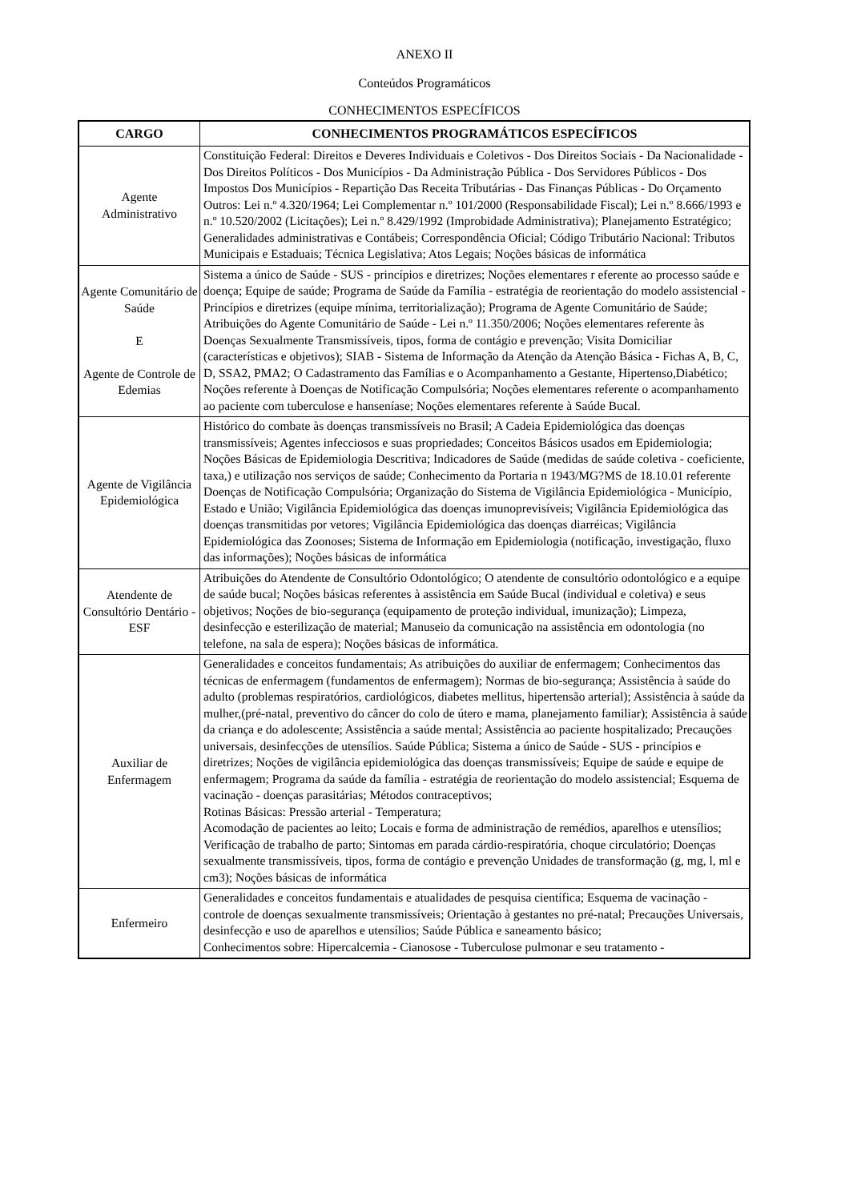ANEXO II
Conteúdos Programáticos
CONHECIMENTOS ESPECÍFICOS
| CARGO | CONHECIMENTOS PROGRAMÁTICOS ESPECÍFICOS |
| --- | --- |
| Agente Administrativo | Constituição Federal: Direitos e Deveres Individuais e Coletivos - Dos Direitos Sociais - Da Nacionalidade - Dos Direitos Políticos - Dos Municípios - Da Administração Pública - Dos Servidores Públicos - Dos Impostos Dos Municípios - Repartição Das Receita Tributárias - Das Finanças Públicas - Do Orçamento Outros: Lei n.º 4.320/1964; Lei Complementar n.º 101/2000 (Responsabilidade Fiscal); Lei n.º 8.666/1993 e n.º 10.520/2002 (Licitações); Lei n.º 8.429/1992 (Improbidade Administrativa); Planejamento Estratégico; Generalidades administrativas e Contábeis; Correspondência Oficial; Código Tributário Nacional: Tributos Municipais e Estaduais; Técnica Legislativa; Atos Legais; Noções básicas de informática |
| Agente Comunitário de Saúde E Agente de Controle de Edemias | Sistema a único de Saúde - SUS - princípios e diretrizes; Noções elementares r eferente ao processo saúde e doença; Equipe de saúde; Programa de Saúde da Família - estratégia de reorientação do modelo assistencial - Princípios e diretrizes (equipe mínima, territorialização); Programa de Agente Comunitário de Saúde; Atribuições do Agente Comunitário de Saúde - Lei n.º 11.350/2006; Noções elementares referente às Doenças Sexualmente Transmissíveis, tipos, forma de contágio e prevenção; Visita Domiciliar (características e objetivos); SIAB - Sistema de Informação da Atenção da Atenção Básica - Fichas A, B, C, D, SSA2, PMA2; O Cadastramento das Famílias e o Acompanhamento a Gestante, Hipertenso,Diabético; Noções referente à Doenças de Notificação Compulsória; Noções elementares referente o acompanhamento ao paciente com tuberculose e hanseníase; Noções elementares referente à Saúde Bucal. |
| Agente de Vigilância Epidemiológica | Histórico do combate às doenças transmissíveis no Brasil; A Cadeia Epidemiológica das doenças transmissíveis; Agentes infecciosos e suas propriedades; Conceitos Básicos usados em Epidemiologia; Noções Básicas de Epidemiologia Descritiva; Indicadores de Saúde (medidas de saúde coletiva - coeficiente, taxa,) e utilização nos serviços de saúde; Conhecimento da Portaria n 1943/MG?MS de 18.10.01 referente Doenças de Notificação Compulsória; Organização do Sistema de Vigilância Epidemiológica - Município, Estado e União; Vigilância Epidemiológica das doenças imunoprevisíveis; Vigilância Epidemiológica das doenças transmitidas por vetores; Vigilância Epidemiológica das doenças diarréicas; Vigilância Epidemiológica das Zoonoses; Sistema de Informação em Epidemiologia (notificação, investigação, fluxo das informações); Noções básicas de informática |
| Atendente de Consultório Dentário - ESF | Atribuições do Atendente de Consultório Odontológico; O atendente de consultório odontológico e a equipe de saúde bucal; Noções básicas referentes à assistência em Saúde Bucal (individual e coletiva) e seus objetivos; Noções de bio-segurança (equipamento de proteção individual, imunização); Limpeza, desinfecção e esterilização de material; Manuseio da comunicação na assistência em odontologia (no telefone, na sala de espera); Noções básicas de informática. |
| Auxiliar de Enfermagem | Generalidades e conceitos fundamentais; As atribuições do auxiliar de enfermagem; Conhecimentos das técnicas de enfermagem (fundamentos de enfermagem); Normas de bio-segurança; Assistência à saúde do adulto (problemas respiratórios, cardiológicos, diabetes mellitus, hipertensão arterial); Assistência à saúde da mulher,(pré-natal, preventivo do câncer do colo de útero e mama, planejamento familiar); Assistência à saúde da criança e do adolescente; Assistência a saúde mental; Assistência ao paciente hospitalizado; Precauções universais, desinfecções de utensílios. Saúde Pública; Sistema a único de Saúde - SUS - princípios e diretrizes; Noções de vigilância epidemiológica das doenças transmissíveis; Equipe de saúde e equipe de enfermagem; Programa da saúde da família - estratégia de reorientação do modelo assistencial; Esquema de vacinação - doenças parasitárias; Métodos contraceptivos; Rotinas Básicas: Pressão arterial - Temperatura; Acomodação de pacientes ao leito; Locais e forma de administração de remédios, aparelhos e utensílios; Verificação de trabalho de parto; Sintomas em parada cárdio-respiratória, choque circulatório; Doenças sexualmente transmissíveis, tipos, forma de contágio e prevenção Unidades de transformação (g, mg, l, ml e cm3); Noções básicas de informática |
| Enfermeiro | Generalidades e conceitos fundamentais e atualidades de pesquisa científica; Esquema de vacinação - controle de doenças sexualmente transmissíveis; Orientação à gestantes no pré-natal; Precauções Universais, desinfecção e uso de aparelhos e utensílios; Saúde Pública e saneamento básico; Conhecimentos sobre: Hipercalcemia - Cianosose - Tuberculose pulmonar e seu tratamento - |